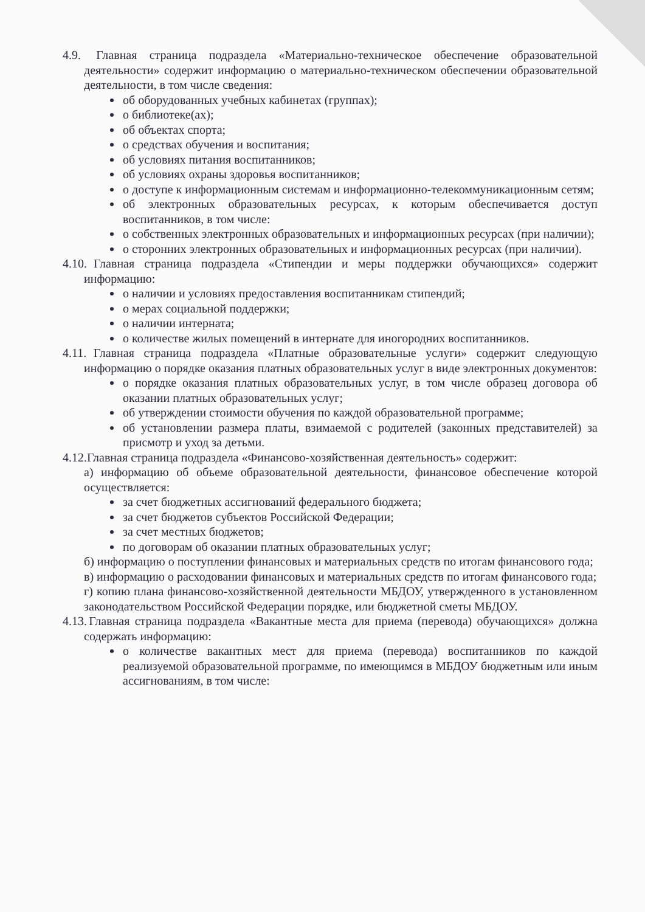4.9. Главная страница подраздела «Материально-техническое обеспечение образовательной деятельности» содержит информацию о материально-техническом обеспечении образовательной деятельности, в том числе сведения:
об оборудованных учебных кабинетах (группах);
о библиотеке(ах);
об объектах спорта;
о средствах обучения и воспитания;
об условиях питания воспитанников;
об условиях охраны здоровья воспитанников;
о доступе к информационным системам и информационно-телекоммуникационным сетям;
об электронных образовательных ресурсах, к которым обеспечивается доступ воспитанников, в том числе:
о собственных электронных образовательных и информационных ресурсах (при наличии);
о сторонних электронных образовательных и информационных ресурсах (при наличии).
4.10. Главная страница подраздела «Стипендии и меры поддержки обучающихся» содержит информацию:
о наличии и условиях предоставления воспитанникам стипендий;
о мерах социальной поддержки;
о наличии интерната;
о количестве жилых помещений в интернате для иногородних воспитанников.
4.11. Главная страница подраздела «Платные образовательные услуги» содержит следующую информацию о порядке оказания платных образовательных услуг в виде электронных документов:
о порядке оказания платных образовательных услуг, в том числе образец договора об оказании платных образовательных услуг;
об утверждении стоимости обучения по каждой образовательной программе;
об установлении размера платы, взимаемой с родителей (законных представителей) за присмотр и уход за детьми.
4.12. Главная страница подраздела «Финансово-хозяйственная деятельность» содержит:
а) информацию об объеме образовательной деятельности, финансовое обеспечение которой осуществляется:
за счет бюджетных ассигнований федерального бюджета;
за счет бюджетов субъектов Российской Федерации;
за счет местных бюджетов;
по договорам об оказании платных образовательных услуг;
б) информацию о поступлении финансовых и материальных средств по итогам финансового года;
в) информацию о расходовании финансовых и материальных средств по итогам финансового года;
г) копию плана финансово-хозяйственной деятельности МБДОУ, утвержденного в установленном законодательством Российской Федерации порядке, или бюджетной сметы МБДОУ.
4.13. Главная страница подраздела «Вакантные места для приема (перевода) обучающихся» должна содержать информацию:
о количестве вакантных мест для приема (перевода) воспитанников по каждой реализуемой образовательной программе, по имеющимся в МБДОУ бюджетным или иным ассигнованиям, в том числе: